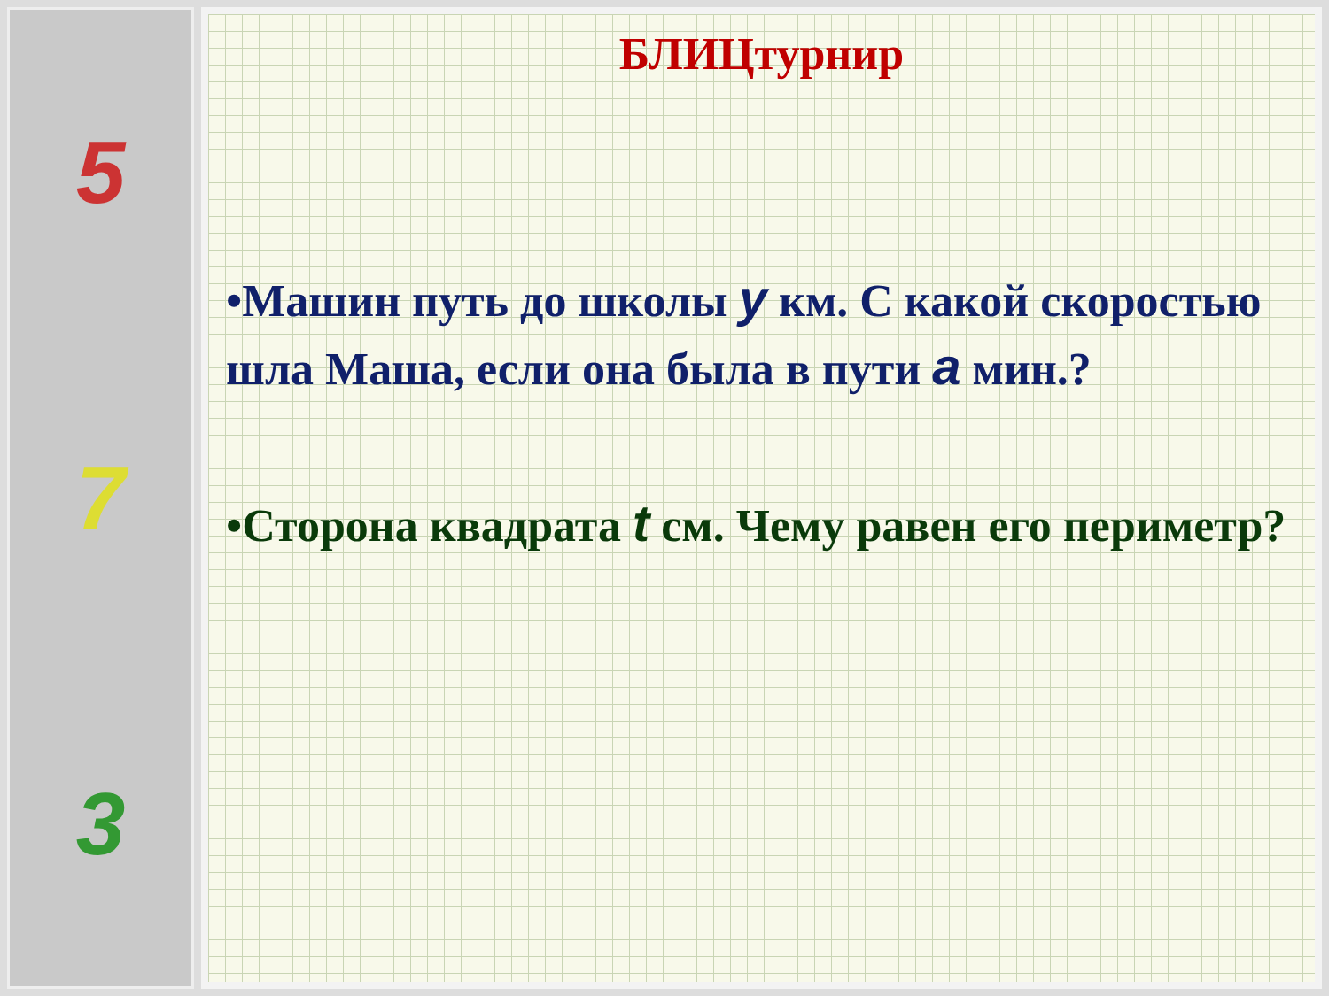5
7
3
БЛИЦтурнир
•Машин путь до школы y км. С какой скоростью шла Маша, если она была в пути a мин.?
•Сторона квадрата t см. Чему равен его периметр?